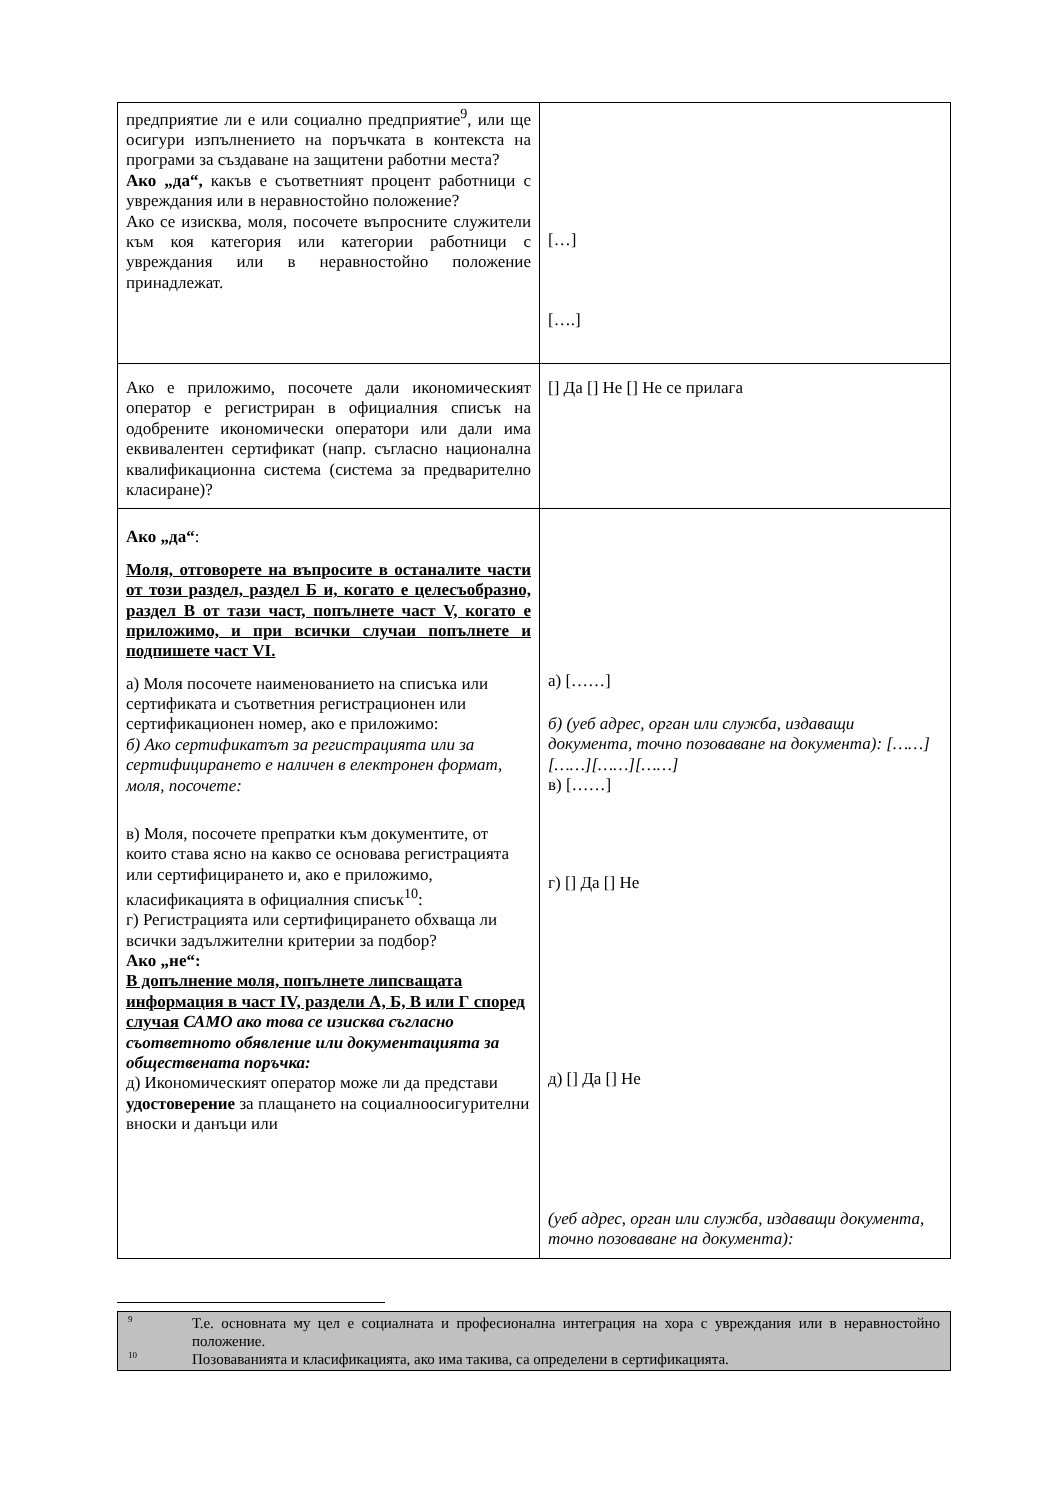| предприятие ли е или социално предприятие<sup>9</sup>, или ще осигури изпълнението на поръчката в контекста на програми за създаване на защитени работни места? Ако „да“, какъв е съответният процент работници с увреждания или в неравностойно положение? Ако се изисква, моля, посочете въпросните служители към коя категория или категории работници с увреждания или в неравностойно положение принадлежат. | […] [….] |
| Ако е приложимо, посочете дали икономическият оператор е регистриран в официалния списък на одобрените икономически оператори или дали има еквивалентен сертификат (напр. съгласно национална квалификационна система (система за предварително класиране)? | [] Да [] Не [] Не се прилага |
| Ако „да“ : Моля, отговорете на въпросите в останалите части от този раздел, раздел Б и, когато е целесъобразно, раздел В от тази част, попълнете част V, когато е приложимо, и при всички случаи попълнете и подпишете част VI. а) Моля посочете наименованието на списъка или сертификата и съответния регистрационен или сертификационен номер, ако е приложимо: б) Ако сертификатът за регистрацията или за сертифицирането е наличен в електронен формат, моля, посочете: в) Моля, посочете препратки към документите, от които става ясно на какво се основава регистрацията или сертифицирането и, ако е приложимо, класификацията в официалния списък<sup>10</sup>: г) Регистрацията или сертифицирането обхваща ли всички задължителни критерии за подбор? Ако „не“: В допълнение моля, попълнете липсващата информация в част IV, раздели А, Б, В или Г според случая САМО ако това се изисква съгласно съответното обявление или документацията за обществената поръчка: д) Икономическият оператор може ли да представи удостоверение за плащането на социалноосигурителни вноски и данъци или | а) [……] б) (уеб адрес, орган или служба, издаващи документа, точно позоваване на документа): [……][……][……][……] в) [……] г) [] Да [] Не д) [] Да [] Не (уеб адрес, орган или служба, издаващи документа, точно позоваване на документа): |
9 Т.е. основната му цел е социалната и професионална интеграция на хора с увреждания или в неравностойно положение.
10 Позоваванията и класификацията, ако има такива, са определени в сертификацията.